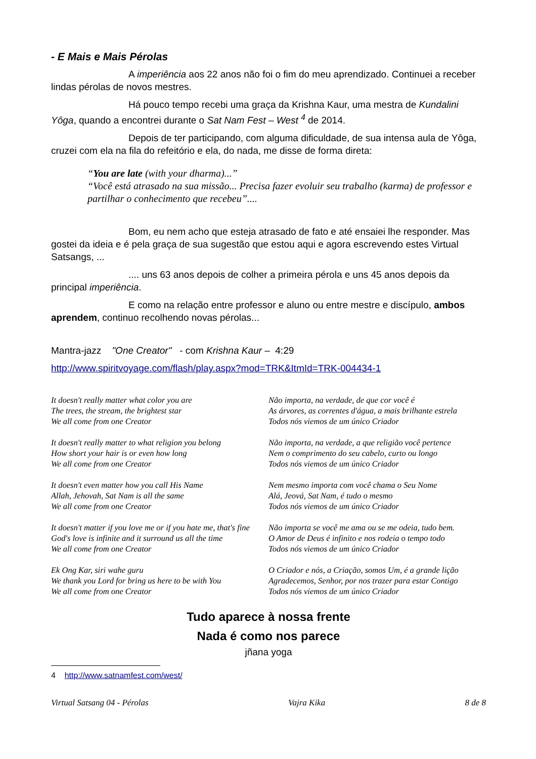- E Mais e Mais Pérolas
A imperiência aos 22 anos não foi o fim do meu aprendizado. Continuei a receber lindas pérolas de novos mestres.
Há pouco tempo recebi uma graça da Krishna Kaur, uma mestra de Kundalini Yôga, quando a encontrei durante o Sat Nam Fest – West <sup>4</sup> de 2014.
Depois de ter participando, com alguma dificuldade, de sua intensa aula de Yôga, cruzei com ela na fila do refeitório e ela, do nada, me disse de forma direta:
“You are late (with your dharma)...”
“Você está atrasado na sua missão... Precisa fazer evoluir seu trabalho (karma) de professor e partilhar o conhecimento que recebeu”....
Bom, eu nem acho que esteja atrasado de fato e até ensaiei lhe responder. Mas gostei da ideia e é pela graça de sua sugestão que estou aqui e agora escrevendo estes Virtual Satsangs, ...
.... uns 63 anos depois de colher a primeira pérola e uns 45 anos depois da principal imperiência.
E como na relação entre professor e aluno ou entre mestre e discípulo, ambos aprendem, continuo recolhendo novas pérolas...
Mantra-jazz "One Creator" - com Krishna Kaur – 4:29
http://www.spiritvoyage.com/flash/play.aspx?mod=TRK&ItmId=TRK-004434-1
It doesn't really matter what color you are
The trees, the stream, the brightest star
We all come from one Creator
It doesn't really matter to what religion you belong
How short your hair is or even how long
We all come from one Creator
It doesn't even matter how you call His Name
Allah, Jehovah, Sat Nam is all the same
We all come from one Creator
It doesn't matter if you love me or if you hate me, that's fine
God's love is infinite and it surround us all the time
We all come from one Creator
Ek Ong Kar, siri wahe guru
We thank you Lord for bring us here to be with You
We all come from one Creator
Não importa, na verdade, de que cor você é
As árvores, as correntes d'água, a mais brilhante estrela
Todos nós viemos de um único Criador
Não importa, na verdade, a que religião você pertence
Nem o comprimento do seu cabelo, curto ou longo
Todos nós viemos de um único Criador
Nem mesmo importa com você chama o Seu Nome
Alá, Jeová, Sat Nam, é tudo o mesmo
Todos nós viemos de um único Criador
Não importa se você me ama ou se me odeia, tudo bem.
O Amor de Deus é infinito e nos rodeia o tempo todo
Todos nós viemos de um único Criador
O Criador e nós, a Criação, somos Um, é a grande lição
Agradecemos, Senhor, por nos trazer para estar Contigo
Todos nós viemos de um único Criador
Tudo aparece à nossa frente
Nada é como nos parece
jñana yoga
4 http://www.satnamfest.com/west/
Virtual Satsang 04 - Pérolas Vajra Kika 8 de 8